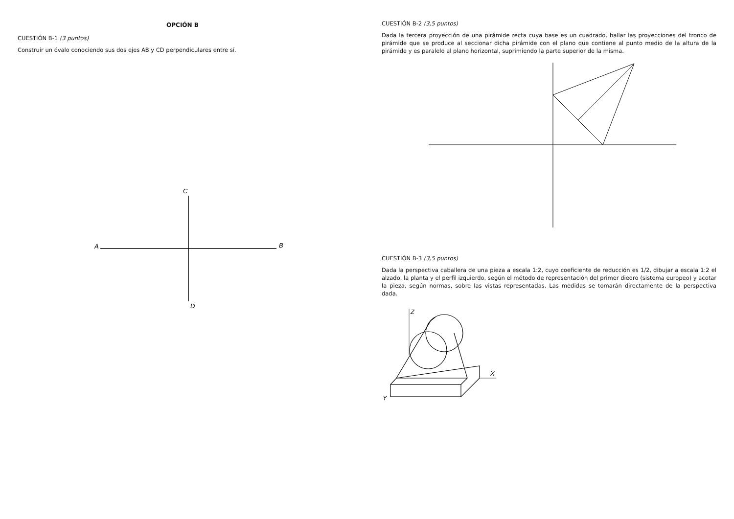OPCIÓN B
CUESTIÓN B-1 (3 puntos)
Construir un óvalo conociendo sus dos ejes AB y CD perpendiculares entre sí.
A
B
C
D
CUESTIÓN B-2 (3,5 puntos)
Dada la tercera proyección de una pirámide recta cuya base es un cuadrado, hallar las proyecciones del tronco de pirámide que se produce al seccionar dicha pirámide con el plano que contiene al punto medio de la altura de la pirámide y es paralelo al plano horizontal, suprimiendo la parte superior de la misma.
CUESTIÓN B-3 (3,5 puntos)
Dada la perspectiva caballera de una pieza a escala 1:2, cuyo coeficiente de reducción es 1/2, dibujar a escala 1:2 el alzado, la planta y el perfil izquierdo, según el método de representación del primer diedro (sistema europeo) y acotar la pieza, según normas, sobre las vistas representadas. Las medidas se tomarán directamente de la perspectiva dada.
Z
X
Y